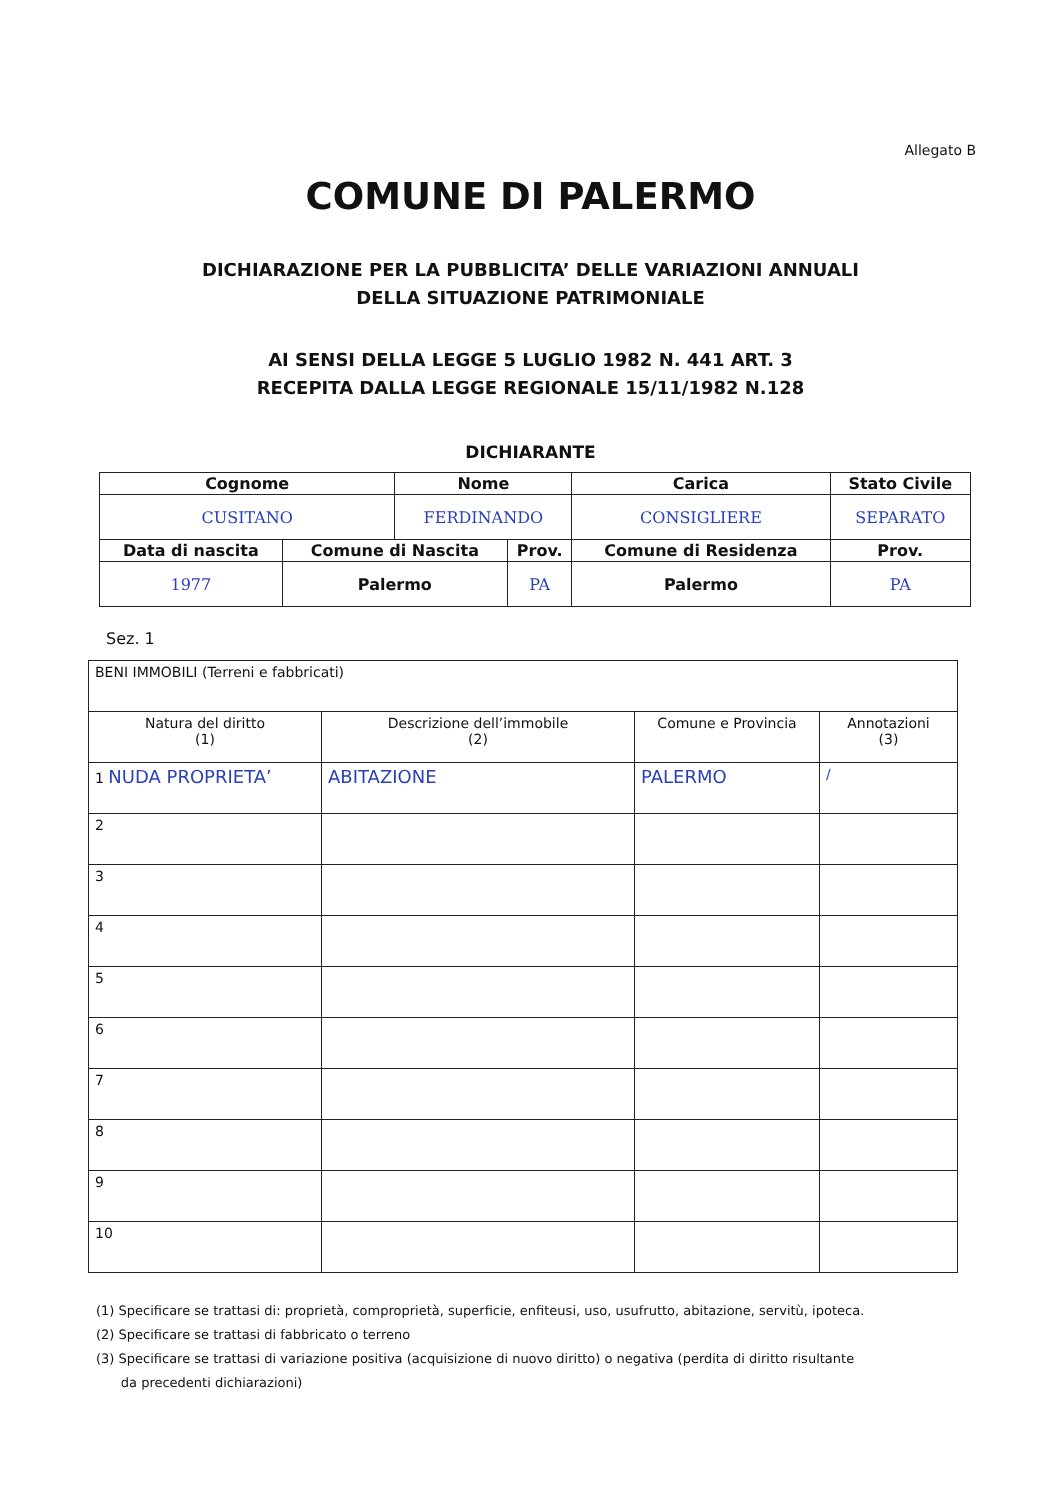Allegato B
COMUNE DI PALERMO
DICHIARAZIONE PER LA PUBBLICITA’ DELLE VARIAZIONI ANNUALI
DELLA SITUAZIONE PATRIMONIALE
AI SENSI DELLA LEGGE 5 LUGLIO 1982 N. 441 ART. 3
RECEPITA DALLA LEGGE REGIONALE 15/11/1982 N.128
DICHIARANTE
| Cognome | | Nome | | Carica | Stato Civile | |
| --- | --- | --- | --- | --- | --- | --- |
| CUSITANO | | FERDINANDO | | CONSIGLIERE | SEPARATO | |
| Data di nascita | Comune di Nascita | | Prov. | Comune di Residenza | | Prov. |
| 1977 | Palermo | | PA | Palermo | | PA |
Sez. 1
| BENI IMMOBILI (Terreni e fabbricati) | | | |
| Natura del diritto (1) | Descrizione dell’immobile (2) | Comune e Provincia | Annotazioni (3) |
| 1 NUDA PROPRIETA’ | ABITAZIONE | PALERMO | / |
| 2 | | | |
| 3 | | | |
| 4 | | | |
| 5 | | | |
| 6 | | | |
| 7 | | | |
| 8 | | | |
| 9 | | | |
| 10 | | | |
(1) Specificare se trattasi di: proprietà, comproprietà, superficie, enfiteusi, uso, usufrutto, abitazione, servitù, ipoteca.
(2) Specificare se trattasi di fabbricato o terreno
(3) Specificare se trattasi di variazione positiva (acquisizione di nuovo diritto) o negativa (perdita di diritto risultante
da precedenti dichiarazioni)